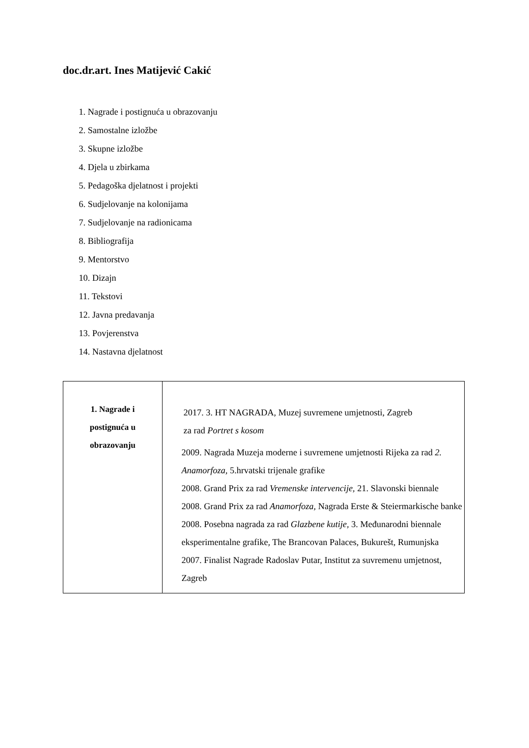doc.dr.art. Ines Matijević Cakić
1. Nagrade i postignuća u obrazovanju
2. Samostalne izložbe
3. Skupne izložbe
4. Djela u zbirkama
5. Pedagoška djelatnost i projekti
6. Sudjelovanje na kolonijama
7. Sudjelovanje na radionicama
8. Bibliografija
9. Mentorstvo
10. Dizajn
11. Tekstovi
12. Javna predavanja
13. Povjerenstva
14. Nastavna djelatnost
| 1. Nagrade i postignuća u obrazovanju | 2017. 3. HT NAGRADA, Muzej suvremene umjetnosti, Zagreb za rad Portret s kosom 2009. Nagrada Muzeja moderne i suvremene umjetnosti Rijeka za rad 2. Anamorfoza, 5.hrvatski trijenale grafike 2008. Grand Prix za rad Vremenske intervencije, 21. Slavonski biennale 2008. Grand Prix za rad Anamorfoza, Nagrada Erste & Steiermarkische banke 2008. Posebna nagrada za rad Glazbene kutije, 3. Međunarodni biennale eksperimentalne grafike , The Brancovan Palaces, Bukurešt, Rumunjska 2007. Finalist Nagrade Radoslav Putar, Institut za suvremenu umjetnost, Zagreb |